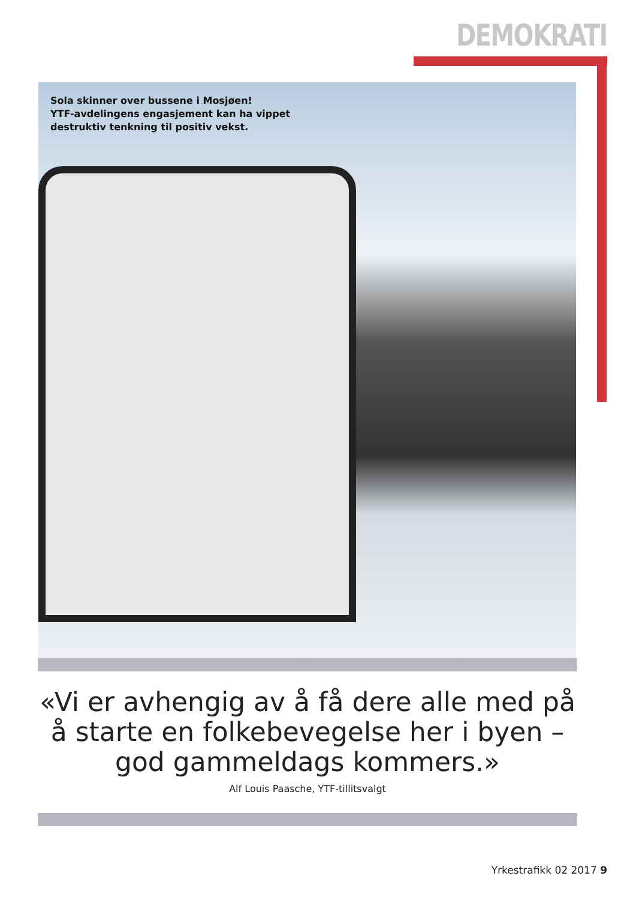DEMOKRATI
Sola skinner over bussene i Mosjøen!
YTF-avdelingens engasjement kan ha vippet
destruktiv tenkning til positiv vekst.
«Vi er avhengig av å få dere alle med på å starte en folkebevegelse her i byen – god gammeldags kommers.»
Alf Louis Paasche, YTF-tillitsvalgt
Yrkestrafikk 02 2017 9